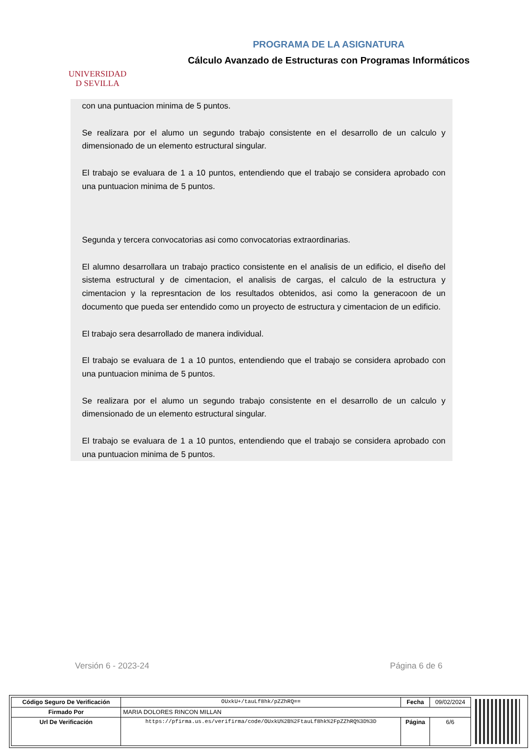UNIVERSIDAD
D SEVILLA
PROGRAMA DE LA ASIGNATURA
Cálculo Avanzado de Estructuras con Programas Informáticos
con una puntuacion minima de 5 puntos.
Se realizara por el alumo un segundo trabajo consistente en el desarrollo de un calculo y dimensionado de un elemento estructural singular.
El trabajo se evaluara de 1 a 10 puntos, entendiendo que el trabajo se considera aprobado con una puntuacion minima de 5 puntos.
Segunda y tercera convocatorias asi como convocatorias extraordinarias.
El alumno desarrollara un trabajo practico consistente en el analisis de un edificio, el diseño del sistema estructural y de cimentacion, el analisis de cargas, el calculo de la estructura y cimentacion y la represntacion de los resultados obtenidos, asi como la generacoon de un documento que pueda ser entendido como un proyecto de estructura y cimentacion de un edificio.
El trabajo sera desarrollado de manera individual.
El trabajo se evaluara de 1 a 10 puntos, entendiendo que el trabajo se considera aprobado con una puntuacion minima de 5 puntos.
Se realizara por el alumo un segundo trabajo consistente en el desarrollo de un calculo y dimensionado de un elemento estructural singular.
El trabajo se evaluara de 1 a 10 puntos, entendiendo que el trabajo se considera aprobado con una puntuacion minima de 5 puntos.
Versión 6 - 2023-24 Página 6 de 6
| Código Seguro De Verificación | OUxkU+/tauLf8hk/pZZhRQ== | Fecha | 09/02/2024 |
| Firmado Por | MARIA DOLORES RINCON MILLAN | | |
| Url De Verificación | https://pfirma.us.es/verifirma/code/OUxkU%2B%2FtauLf8hk%2FpZZhRQ%3D%3D | Página | 6/6 |